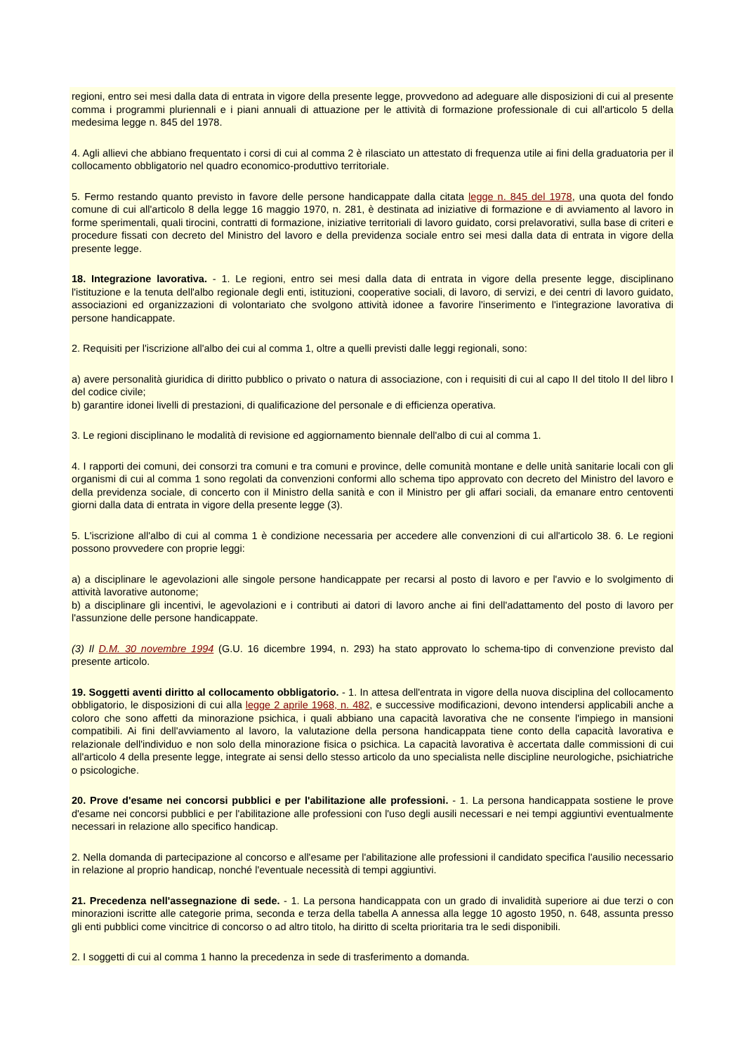regioni, entro sei mesi dalla data di entrata in vigore della presente legge, provvedono ad adeguare alle disposizioni di cui al presente comma i programmi pluriennali e i piani annuali di attuazione per le attività di formazione professionale di cui all'articolo 5 della medesima legge n. 845 del 1978.
4. Agli allievi che abbiano frequentato i corsi di cui al comma 2 è rilasciato un attestato di frequenza utile ai fini della graduatoria per il collocamento obbligatorio nel quadro economico-produttivo territoriale.
5. Fermo restando quanto previsto in favore delle persone handicappate dalla citata legge n. 845 del 1978, una quota del fondo comune di cui all'articolo 8 della legge 16 maggio 1970, n. 281, è destinata ad iniziative di formazione e di avviamento al lavoro in forme sperimentali, quali tirocini, contratti di formazione, iniziative territoriali di lavoro guidato, corsi prelavorativi, sulla base di criteri e procedure fissati con decreto del Ministro del lavoro e della previdenza sociale entro sei mesi dalla data di entrata in vigore della presente legge.
18. Integrazione lavorativa. - 1. Le regioni, entro sei mesi dalla data di entrata in vigore della presente legge, disciplinano l'istituzione e la tenuta dell'albo regionale degli enti, istituzioni, cooperative sociali, di lavoro, di servizi, e dei centri di lavoro guidato, associazioni ed organizzazioni di volontariato che svolgono attività idonee a favorire l'inserimento e l'integrazione lavorativa di persone handicappate.
2. Requisiti per l'iscrizione all'albo dei cui al comma 1, oltre a quelli previsti dalle leggi regionali, sono:
a) avere personalità giuridica di diritto pubblico o privato o natura di associazione, con i requisiti di cui al capo II del titolo II del libro I del codice civile;
b) garantire idonei livelli di prestazioni, di qualificazione del personale e di efficienza operativa.
3. Le regioni disciplinano le modalità di revisione ed aggiornamento biennale dell'albo di cui al comma 1.
4. I rapporti dei comuni, dei consorzi tra comuni e tra comuni e province, delle comunità montane e delle unità sanitarie locali con gli organismi di cui al comma 1 sono regolati da convenzioni conformi allo schema tipo approvato con decreto del Ministro del lavoro e della previdenza sociale, di concerto con il Ministro della sanità e con il Ministro per gli affari sociali, da emanare entro centoventi giorni dalla data di entrata in vigore della presente legge (3).
5. L'iscrizione all'albo di cui al comma 1 è condizione necessaria per accedere alle convenzioni di cui all'articolo 38. 6. Le regioni possono provvedere con proprie leggi:
a) a disciplinare le agevolazioni alle singole persone handicappate per recarsi al posto di lavoro e per l'avvio e lo svolgimento di attività lavorative autonome;
b) a disciplinare gli incentivi, le agevolazioni e i contributi ai datori di lavoro anche ai fini dell'adattamento del posto di lavoro per l'assunzione delle persone handicappate.
(3) Il D.M. 30 novembre 1994 (G.U. 16 dicembre 1994, n. 293) ha stato approvato lo schema-tipo di convenzione previsto dal presente articolo.
19. Soggetti aventi diritto al collocamento obbligatorio. - 1. In attesa dell'entrata in vigore della nuova disciplina del collocamento obbligatorio, le disposizioni di cui alla legge 2 aprile 1968, n. 482, e successive modificazioni, devono intendersi applicabili anche a coloro che sono affetti da minorazione psichica, i quali abbiano una capacità lavorativa che ne consente l'impiego in mansioni compatibili. Ai fini dell'avviamento al lavoro, la valutazione della persona handicappata tiene conto della capacità lavorativa e relazionale dell'individuo e non solo della minorazione fisica o psichica. La capacità lavorativa è accertata dalle commissioni di cui all'articolo 4 della presente legge, integrate ai sensi dello stesso articolo da uno specialista nelle discipline neurologiche, psichiatriche o psicologiche.
20. Prove d'esame nei concorsi pubblici e per l'abilitazione alle professioni. - 1. La persona handicappata sostiene le prove d'esame nei concorsi pubblici e per l'abilitazione alle professioni con l'uso degli ausili necessari e nei tempi aggiuntivi eventualmente necessari in relazione allo specifico handicap.
2. Nella domanda di partecipazione al concorso e all'esame per l'abilitazione alle professioni il candidato specifica l'ausilio necessario in relazione al proprio handicap, nonché l'eventuale necessità di tempi aggiuntivi.
21. Precedenza nell'assegnazione di sede. - 1. La persona handicappata con un grado di invalidità superiore ai due terzi o con minorazioni iscritte alle categorie prima, seconda e terza della tabella A annessa alla legge 10 agosto 1950, n. 648, assunta presso gli enti pubblici come vincitrice di concorso o ad altro titolo, ha diritto di scelta prioritaria tra le sedi disponibili.
2. I soggetti di cui al comma 1 hanno la precedenza in sede di trasferimento a domanda.